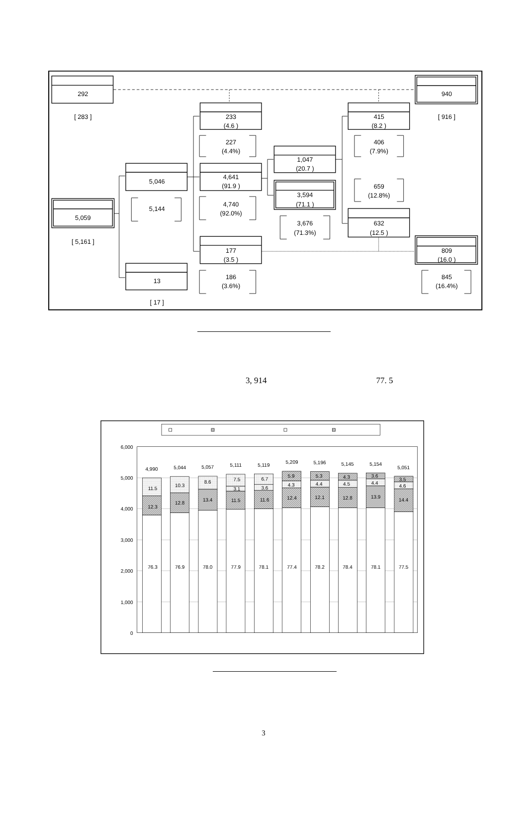292
940
[ 283 ]
[ 916 ]
233
(4.6 )
415
(8.2 )
227
(4.4%)
406
(7.9%)
1,047
(20.7 )
5,046
4,641
(91.9 )
659
(12.8%)
3,594
(71.1 )
5,144
4,740
(92.0%)
5,059
3,676
(71.3%)
632
(12.5 )
[ 5,161 ]
177
(3.5 )
809
(16.0 )
186
(3.6%)
845
(16.4%)
13
[ 17 ]
3, 914 77. 5
6,000
5,000
4,000
3,000
2,000
1,000
0
4,990
5,044
5,057
5,111
5,119
5,209
5,196
5,145
5,154
5,051
11.5
10.3
8.6
7.5
6.7
5.9
5.3
4.3
3.6
3.5
3.1
3.6
4.3
4.4
4.5
4.4
4.6
12.3
12.8
13.4
11.5
11.6
12.4
12.1
12.8
13.9
14.4
76.3
76.9
78.0
77.9
78.1
77.4
78.2
78.4
78.1
77.5
3